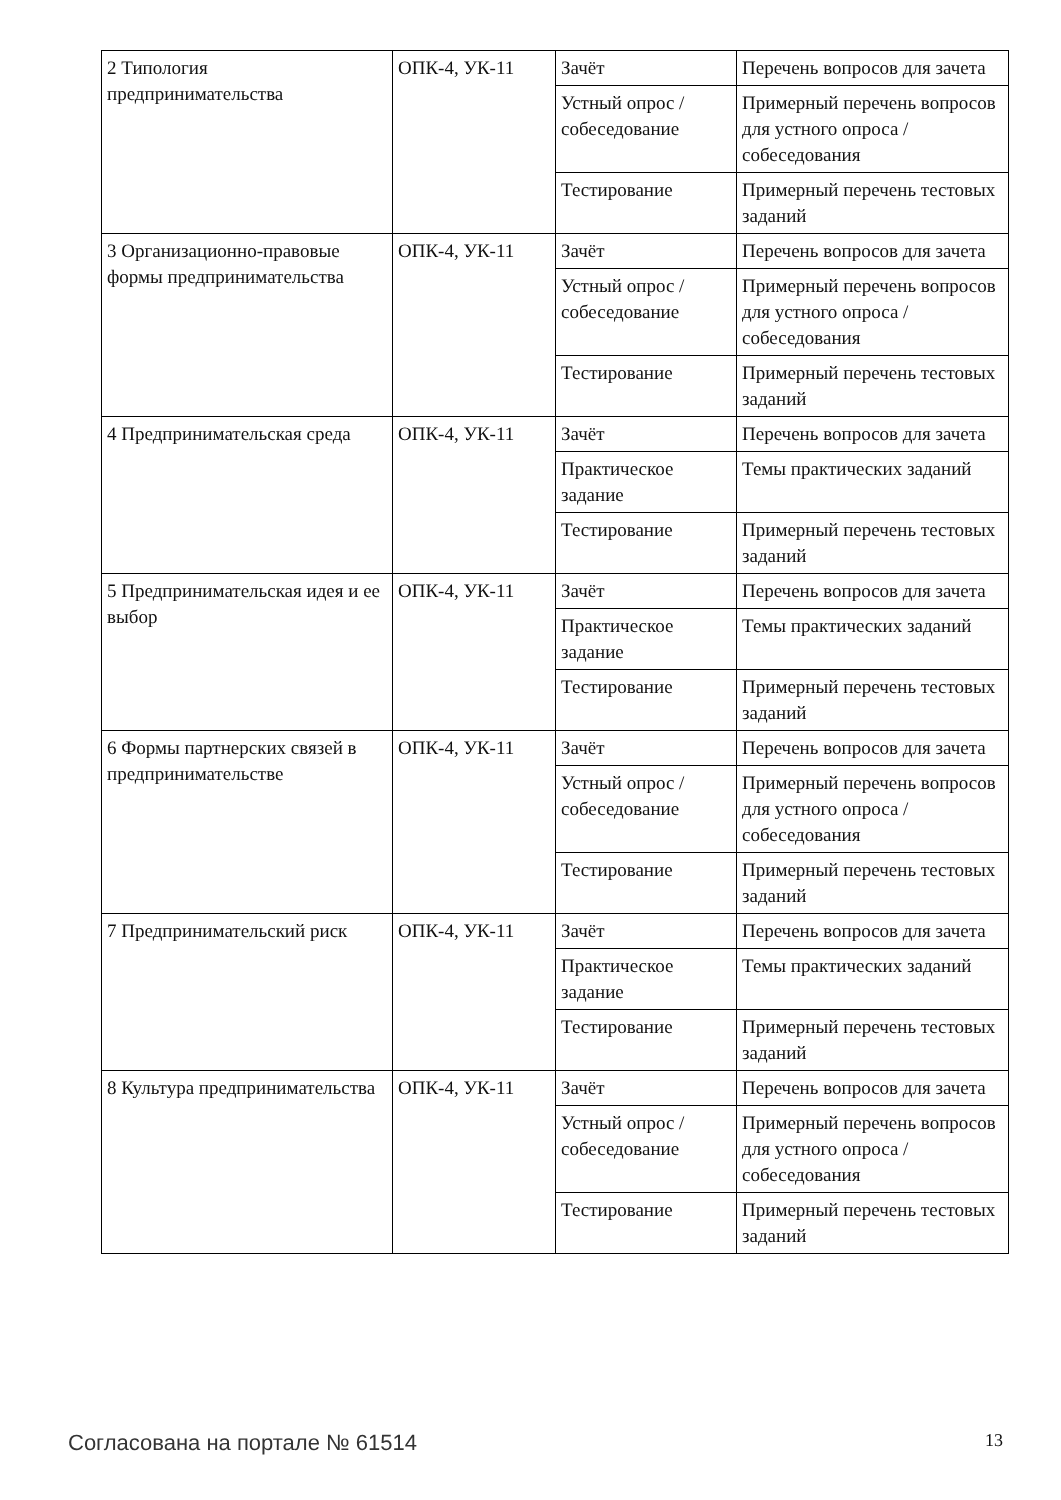| 2 Типология предпринимательства | ОПК-4, УК-11 | Зачёт | Перечень вопросов для зачета |
| | | Устный опрос / собеседование | Примерный перечень вопросов для устного опроса / собеседования |
| | | Тестирование | Примерный перечень тестовых заданий |
| 3 Организационно-правовые формы предпринимательства | ОПК-4, УК-11 | Зачёт | Перечень вопросов для зачета |
| | | Устный опрос / собеседование | Примерный перечень вопросов для устного опроса / собеседования |
| | | Тестирование | Примерный перечень тестовых заданий |
| 4 Предпринимательская среда | ОПК-4, УК-11 | Зачёт | Перечень вопросов для зачета |
| | | Практическое задание | Темы практических заданий |
| | | Тестирование | Примерный перечень тестовых заданий |
| 5 Предпринимательская идея и ее выбор | ОПК-4, УК-11 | Зачёт | Перечень вопросов для зачета |
| | | Практическое задание | Темы практических заданий |
| | | Тестирование | Примерный перечень тестовых заданий |
| 6 Формы партнерских связей в предпринимательстве | ОПК-4, УК-11 | Зачёт | Перечень вопросов для зачета |
| | | Устный опрос / собеседование | Примерный перечень вопросов для устного опроса / собеседования |
| | | Тестирование | Примерный перечень тестовых заданий |
| 7 Предпринимательский риск | ОПК-4, УК-11 | Зачёт | Перечень вопросов для зачета |
| | | Практическое задание | Темы практических заданий |
| | | Тестирование | Примерный перечень тестовых заданий |
| 8 Культура предпринимательства | ОПК-4, УК-11 | Зачёт | Перечень вопросов для зачета |
| | | Устный опрос / собеседование | Примерный перечень вопросов для устного опроса / собеседования |
| | | Тестирование | Примерный перечень тестовых заданий |
Согласована на портале № 61514 13